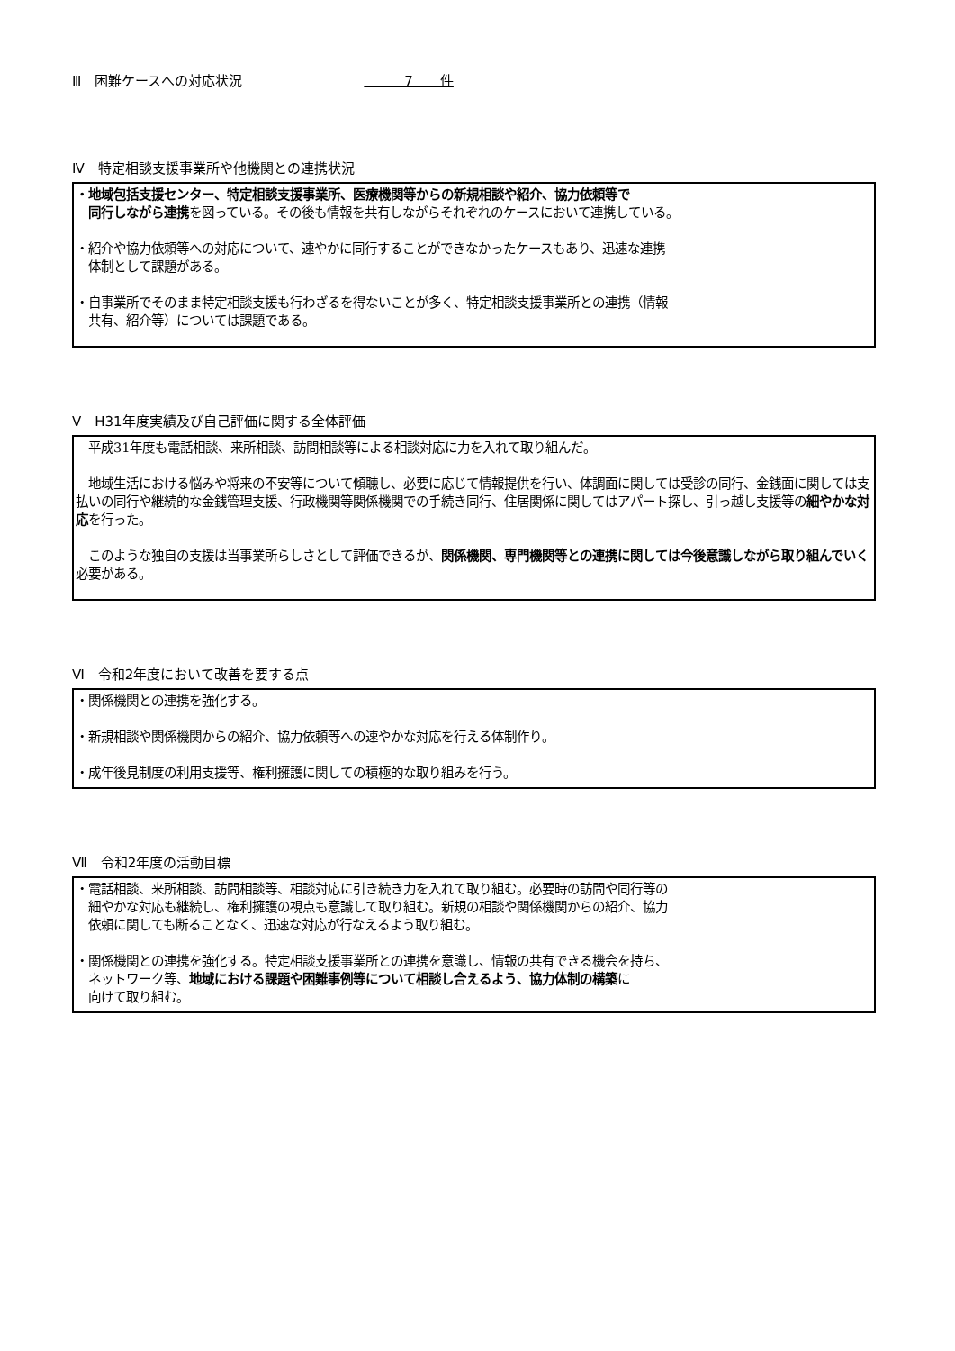Ⅲ　困難ケースへの対応状況　　　　　　　　　　　　7　　件
Ⅳ　特定相談支援事業所や他機関との連携状況
・地域包括支援センター、特定相談支援事業所、医療機関等からの新規相談や紹介、協力依頼等で
　同行しながら連携を図っている。その後も情報を共有しながらそれぞれのケースにおいて連携している。
・紹介や協力依頼等への対応について、速やかに同行することができなかったケースもあり、迅速な連携
　体制として課題がある。
・自事業所でそのまま特定相談支援も行わざるを得ないことが多く、特定相談支援事業所との連携（情報
　共有、紹介等）については課題である。
Ⅴ　H31年度実績及び自己評価に関する全体評価
　平成31年度も電話相談、来所相談、訪問相談等による相談対応に力を入れて取り組んだ。
　地域生活における悩みや将来の不安等について傾聴し、必要に応じて情報提供を行い、体調面に関しては受診の同行、金銭面に関しては支払いの同行や継続的な金銭管理支援、行政機関等関係機関での手続き同行、住居関係に関してはアパート探し、引っ越し支援等の細やかな対応を行った。
　このような独自の支援は当事業所らしさとして評価できるが、関係機関、専門機関等との連携に関しては今後意識しながら取り組んでいく必要がある。
Ⅵ　令和2年度において改善を要する点
・関係機関との連携を強化する。
・新規相談や関係機関からの紹介、協力依頼等への速やかな対応を行える体制作り。
・成年後見制度の利用支援等、権利擁護に関しての積極的な取り組みを行う。
Ⅶ　令和2年度の活動目標
・電話相談、来所相談、訪問相談等、相談対応に引き続き力を入れて取り組む。必要時の訪問や同行等の
　細やかな対応も継続し、権利擁護の視点も意識して取り組む。新規の相談や関係機関からの紹介、協力
　依頼に関しても断ることなく、迅速な対応が行なえるよう取り組む。
・関係機関との連携を強化する。特定相談支援事業所との連携を意識し、情報の共有できる機会を持ち、
　ネットワーク等、地域における課題や困難事例等について相談し合えるよう、協力体制の構築に
　向けて取り組む。